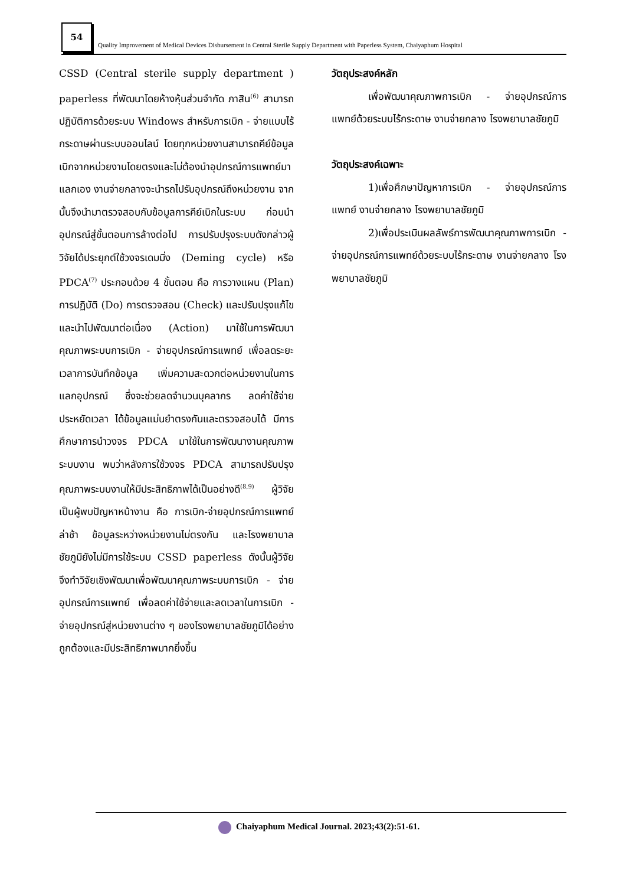54
Quality Improvement of Medical Devices Disbursement in Central Sterile Supply Department with Paperless System, Chaiyaphum Hospital
CSSD (Central sterile supply department ) paperless ที่พัฒนาโดยห้างหุ้นส่วนจำกัด ภาสิน<sup>(6)</sup> สามารถปฏิบัติการด้วยระบบ Windows สำหรับการเบิก - จ่ายแบบไร้กระดาษผ่านระบบออนไลน์ โดยทุกหน่วยงานสามารถคีย์ข้อมูลเบิกจากหน่วยงานโดยตรงและไม่ต้องนำอุปกรณ์การแพทย์มาแลกเอง งานจ่ายกลางจะนำรถไปรับอุปกรณ์ถึงหน่วยงาน จากนั้นจึงนำมาตรวจสอบกับข้อมูลการคีย์เบิกในระบบ ก่อนนำอุปกรณ์สู่ขั้นตอนการล้างต่อไป การปรับปรุงระบบดังกล่าวผู้วิจัยได้ประยุกต์ใช้วงจรเดมมิ่ง (Deming cycle) หรือ PDCA<sup>(7)</sup> ประกอบด้วย 4 ขั้นตอน คือ การวางแผน (Plan) การปฏิบัติ (Do) การตรวจสอบ (Check) และปรับปรุงแก้ไขและนำไปพัฒนาต่อเนื่อง (Action) มาใช้ในการพัฒนาคุณภาพระบบการเบิก - จ่ายอุปกรณ์การแพทย์ เพื่อลดระยะเวลาการบันทึกข้อมูล เพิ่มความสะดวกต่อหน่วยงานในการแลกอุปกรณ์ ซึ่งจะช่วยลดจำนวนบุคลากร ลดค่าใช้จ่าย ประหยัดเวลา ได้ข้อมูลแม่นยำตรงกันและตรวจสอบได้ มีการศึกษาการนำวงจร PDCA มาใช้ในการพัฒนางานคุณภาพระบบงาน พบว่าหลังการใช้วงจร PDCA สามารถปรับปรุงคุณภาพระบบงานให้มีประสิทธิภาพได้เป็นอย่างดี<sup>(8,9)</sup> ผู้วิจัยเป็นผู้พบปัญหาหน้างาน คือ การเบิก-จ่ายอุปกรณ์การแพทย์ล่าช้า ข้อมูลระหว่างหน่วยงานไม่ตรงกัน และโรงพยาบาลชัยภูมิยังไม่มีการใช้ระบบ CSSD paperless ดังนั้นผู้วิจัยจึงทำวิจัยเชิงพัฒนาเพื่อพัฒนาคุณภาพระบบการเบิก - จ่ายอุปกรณ์การแพทย์ เพื่อลดค่าใช้จ่ายและลดเวลาในการเบิก - จ่ายอุปกรณ์สู่หน่วยงานต่าง ๆ ของโรงพยาบาลชัยภูมิได้อย่างถูกต้องและมีประสิทธิภาพมากยิ่งขึ้น
วัตถุประสงค์หลัก
เพื่อพัฒนาคุณภาพการเบิก - จ่ายอุปกรณ์การแพทย์ด้วยระบบไร้กระดาษ งานจ่ายกลาง โรงพยาบาลชัยภูมิ
วัตถุประสงค์เฉพาะ
1)เพื่อศึกษาปัญหาการเบิก - จ่ายอุปกรณ์การแพทย์ งานจ่ายกลาง โรงพยาบาลชัยภูมิ
2)เพื่อประเมินผลลัพธ์การพัฒนาคุณภาพการเบิก - จ่ายอุปกรณ์การแพทย์ด้วยระบบไร้กระดาษ งานจ่ายกลาง โรงพยาบาลชัยภูมิ
Chaiyaphum Medical Journal. 2023;43(2):51-61.